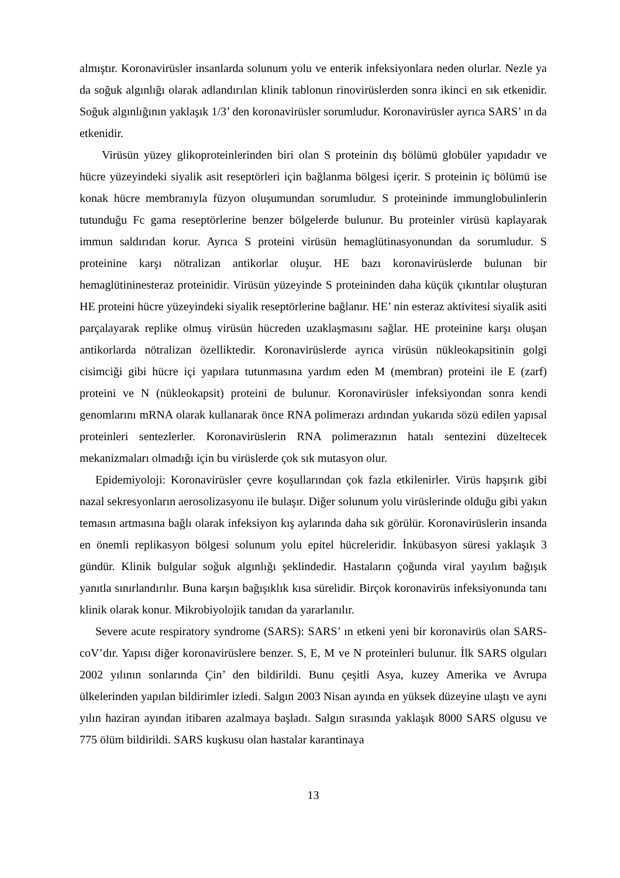almıştır. Koronavirüsler insanlarda solunum yolu ve enterik infeksiyonlara neden olurlar. Nezle ya da soğuk algınlığı olarak adlandırılan klinik tablonun rinovirüslerden sonra ikinci en sık etkenidir. Soğuk algınlığının yaklaşık 1/3’ den koronavirüsler sorumludur. Koronavirüsler ayrıca SARS’ ın da etkenidir.
Virüsün yüzey glikoproteinlerinden biri olan S proteinin dış bölümü globüler yapıdadır ve hücre yüzeyindeki siyalik asit reseptörleri için bağlanma bölgesi içerir. S proteinin iç bölümü ise konak hücre membranıyla füzyon oluşumundan sorumludur. S proteininde immunglobulinlerin tutunduğu Fc gama reseptörlerine benzer bölgelerde bulunur. Bu proteinler virüsü kaplayarak immun saldırıdan korur. Ayrıca S proteini virüsün hemaglütinasyonundan da sorumludur. S proteinine karşı nötralizan antikorlar oluşur. HE bazı koronavirüslerde bulunan bir hemaglütininesteraz proteinidir. Virüsün yüzeyinde S proteininden daha küçük çıkıntılar oluşturan HE proteini hücre yüzeyindeki siyalik reseptörlerine bağlanır. HE’ nin esteraz aktivitesi siyalik asiti parçalayarak replike olmuş virüsün hücreden uzaklaşmasını sağlar. HE proteinine karşı oluşan antikorlarda nötralizan özelliktedir. Koronavirüslerde ayrıca virüsün nükleokapsitinin golgi cisimciği gibi hücre içi yapılara tutunmasına yardım eden M (membran) proteini ile E (zarf) proteini ve N (nükleokapsit) proteini de bulunur. Koronavirüsler infeksiyondan sonra kendi genomlarını mRNA olarak kullanarak önce RNA polimerazı ardından yukarıda sözü edilen yapısal proteinleri sentezlerler. Koronavirüslerin RNA polimerazının hatalı sentezini düzeltecek mekanizmaları olmadığı için bu virüslerde çok sık mutasyon olur.
Epidemiyoloji: Koronavirüsler çevre koşullarından çok fazla etkilenirler. Virüs hapşırık gibi nazal sekresyonların aerosolizasyonu ile bulaşır. Diğer solunum yolu virüslerinde olduğu gibi yakın temasın artmasına bağlı olarak infeksiyon kış aylarında daha sık görülür. Koronavirüslerin insanda en önemli replikasyon bölgesi solunum yolu epitel hücreleridir. İnkübasyon süresi yaklaşık 3 gündür. Klinik bulgular soğuk algınlığı şeklindedir. Hastaların çoğunda viral yayılım bağışık yanıtla sınırlandırılır. Buna karşın bağışıklık kısa sürelidir. Birçok koronavirüs infeksiyonunda tanı klinik olarak konur. Mikrobiyolojik tanıdan da yararlanılır.
Severe acute respiratory syndrome (SARS): SARS’ ın etkeni yeni bir koronavirüs olan SARS-coV’dır. Yapısı diğer koronavirüslere benzer. S, E, M ve N proteinleri bulunur. İlk SARS olguları 2002 yılının sonlarında Çin’ den bildirildi. Bunu çeşitli Asya, kuzey Amerika ve Avrupa ülkelerinden yapılan bildirimler izledi. Salgın 2003 Nisan ayında en yüksek düzeyine ulaştı ve aynı yılın haziran ayından itibaren azalmaya başladı. Salgın sırasında yaklaşık 8000 SARS olgusu ve 775 ölüm bildirildi. SARS kuşkusu olan hastalar karantinaya
13